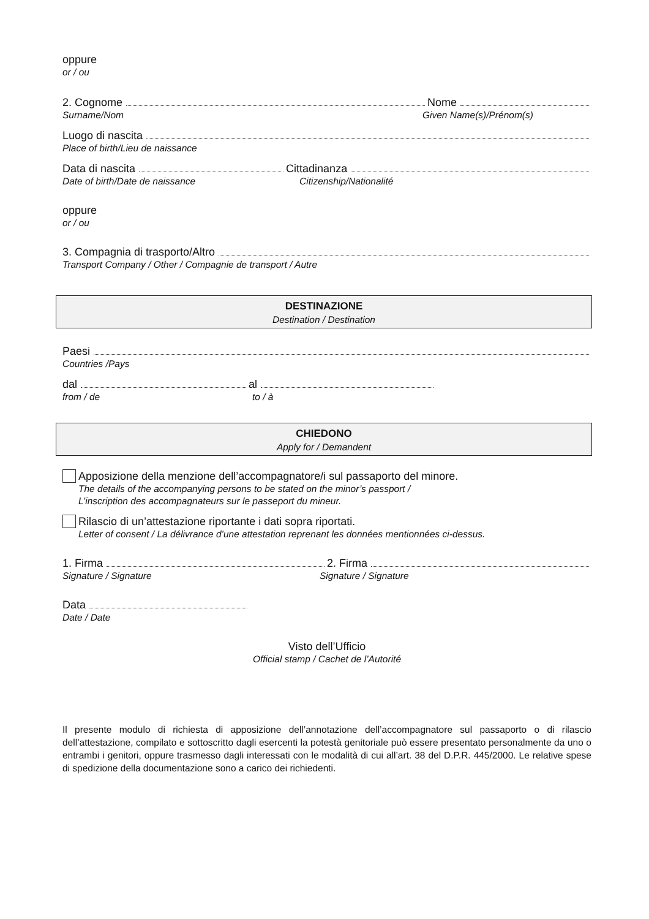oppure
or / ou
2. Cognome Nome
Surname/Nom Given Name(s)/Prénom(s)
Luogo di nascita
Place of birth/Lieu de naissance
Data di nascita Cittadinanza
Date of birth/Date de naissance Citizenship/Nationalité
oppure
or / ou
3. Compagnia di trasporto/Altro
Transport Company / Other / Compagnie de transport / Autre
DESTINAZIONE
Destination / Destination
Paesi
Countries /Pays
dal al
from / de to / à
CHIEDONO
Apply for / Demandent
Apposizione della menzione dell’accompagnatore/i sul passaporto del minore.
The details of the accompanying persons to be stated on the minor’s passport /
L’inscription des accompagnateurs sur le passeport du mineur.
Rilascio di un’attestazione riportante i dati sopra riportati.
Letter of consent / La délivrance d’une attestation reprenant les données mentionnées ci-dessus.
1. Firma 2. Firma
Signature / Signature Signature / Signature
Data
Date / Date
Visto dell’Ufficio
Official stamp / Cachet de l’Autorité
Il presente modulo di richiesta di apposizione dell’annotazione dell’accompagnatore sul passaporto o di rilascio dell’attestazione, compilato e sottoscritto dagli esercenti la potestà genitoriale può essere presentato personalmente da uno o entrambi i genitori, oppure trasmesso dagli interessati con le modalità di cui all’art. 38 del D.P.R. 445/2000. Le relative spese di spedizione della documentazione sono a carico dei richiedenti.